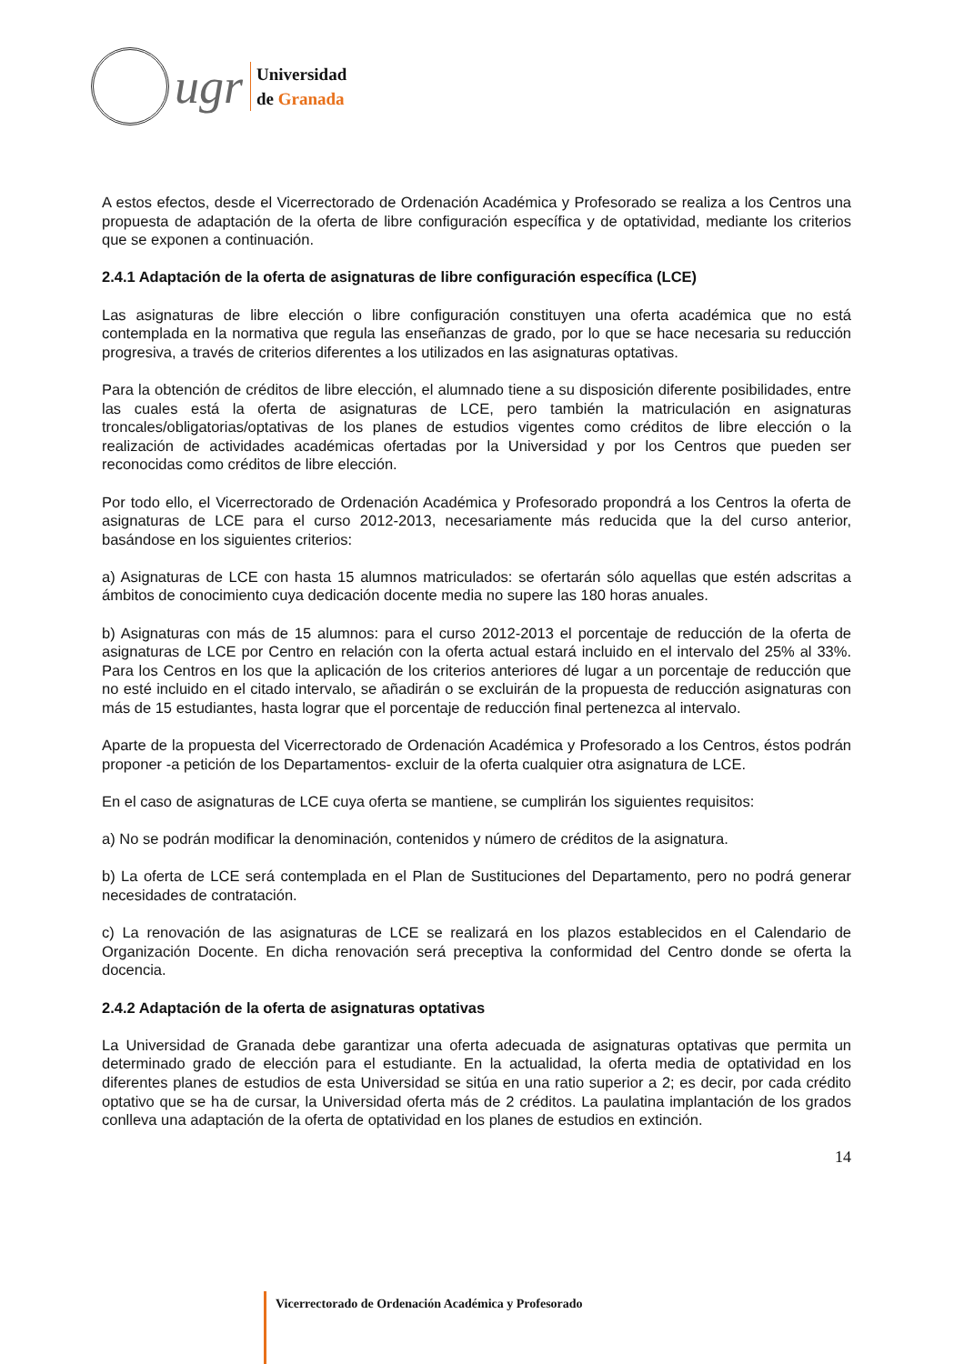ugr
Universidad
de Granada
A estos efectos, desde el Vicerrectorado de Ordenación Académica y Profesorado se realiza a los Centros una propuesta de adaptación de la oferta de libre configuración específica y de optatividad, mediante los criterios que se exponen a continuación.
2.4.1 Adaptación de la oferta de asignaturas de libre configuración específica (LCE)
Las asignaturas de libre elección o libre configuración constituyen una oferta académica que no está contemplada en la normativa que regula las enseñanzas de grado, por lo que se hace necesaria su reducción progresiva, a través de criterios diferentes a los utilizados en las asignaturas optativas.
Para la obtención de créditos de libre elección, el alumnado tiene a su disposición diferente posibilidades, entre las cuales está la oferta de asignaturas de LCE, pero también la matriculación en asignaturas troncales/obligatorias/optativas de los planes de estudios vigentes como créditos de libre elección o la realización de actividades académicas ofertadas por la Universidad y por los Centros que pueden ser reconocidas como créditos de libre elección.
Por todo ello, el Vicerrectorado de Ordenación Académica y Profesorado propondrá a los Centros la oferta de asignaturas de LCE para el curso 2012-2013, necesariamente más reducida que la del curso anterior, basándose en los siguientes criterios:
a) Asignaturas de LCE con hasta 15 alumnos matriculados: se ofertarán sólo aquellas que estén adscritas a ámbitos de conocimiento cuya dedicación docente media no supere las 180 horas anuales.
b) Asignaturas con más de 15 alumnos: para el curso 2012-2013 el porcentaje de reducción de la oferta de asignaturas de LCE por Centro en relación con la oferta actual estará incluido en el intervalo del 25% al 33%. Para los Centros en los que la aplicación de los criterios anteriores dé lugar a un porcentaje de reducción que no esté incluido en el citado intervalo, se añadirán o se excluirán de la propuesta de reducción asignaturas con más de 15 estudiantes, hasta lograr que el porcentaje de reducción final pertenezca al intervalo.
Aparte de la propuesta del Vicerrectorado de Ordenación Académica y Profesorado a los Centros, éstos podrán proponer -a petición de los Departamentos- excluir de la oferta cualquier otra asignatura de LCE.
En el caso de asignaturas de LCE cuya oferta se mantiene, se cumplirán los siguientes requisitos:
a) No se podrán modificar la denominación, contenidos y número de créditos de la asignatura.
b) La oferta de LCE será contemplada en el Plan de Sustituciones del Departamento, pero no podrá generar necesidades de contratación.
c) La renovación de las asignaturas de LCE se realizará en los plazos establecidos en el Calendario de Organización Docente. En dicha renovación será preceptiva la conformidad del Centro donde se oferta la docencia.
2.4.2 Adaptación de la oferta de asignaturas optativas
La Universidad de Granada debe garantizar una oferta adecuada de asignaturas optativas que permita un determinado grado de elección para el estudiante. En la actualidad, la oferta media de optatividad en los diferentes planes de estudios de esta Universidad se sitúa en una ratio superior a 2; es decir, por cada crédito optativo que se ha de cursar, la Universidad oferta más de 2 créditos. La paulatina implantación de los grados conlleva una adaptación de la oferta de optatividad en los planes de estudios en extinción.
14
Vicerrectorado de Ordenación Académica y Profesorado